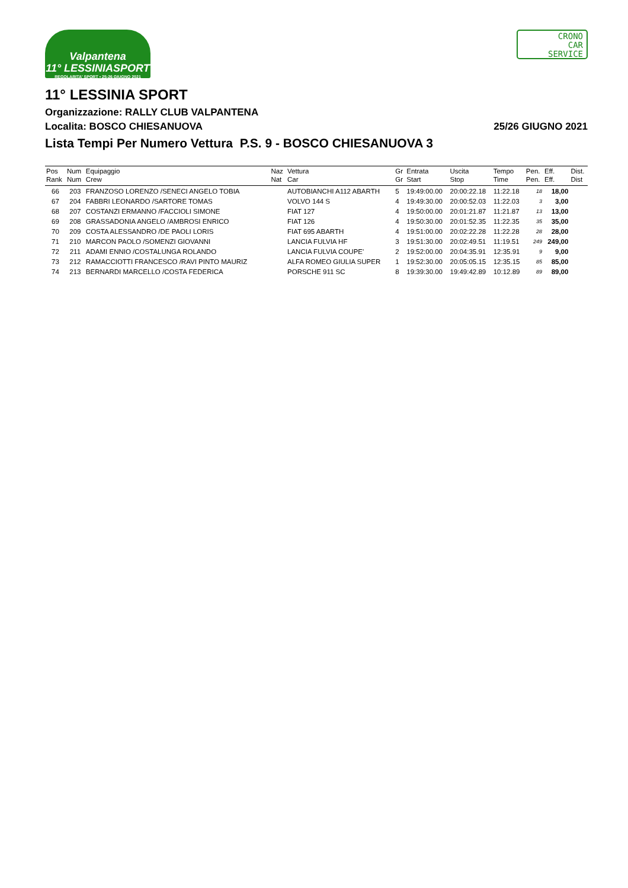Valpantena
11° LESSINIASPORT
REGOLARITA' SPORT • 25-26 GIUGNO 2021
CRONO
CAR
SERVICE
11° LESSINIA SPORT
Organizzazione: RALLY CLUB VALPANTENA
Localita: BOSCO CHIESANUOVA 25/26 GIUGNO 2021
Lista Tempi Per Numero Vettura P.S. 9 - BOSCO CHIESANUOVA 3
| Pos | Num | Equipaggio | Naz | Vettura | Gr | Entrata | Uscita | Tempo | Pen. | Eff. | Dist. |
| --- | --- | --- | --- | --- | --- | --- | --- | --- | --- | --- | --- |
| Rank | Num | Crew | Nat | Car | Gr | Start | Stop | Time | Pen. | Eff. | Dist |
| 66 | 203 | FRANZOSO LORENZO /SENECI ANGELO TOBIA | | AUTOBIANCHI A112 ABARTH | 5 | 19:49:00.00 | 20:00:22.18 | 11:22.18 | 18 | 18,00 | |
| 67 | 204 | FABBRI LEONARDO /SARTORE TOMAS | | VOLVO 144 S | 4 | 19:49:30.00 | 20:00:52.03 | 11:22.03 | 3 | 3,00 | |
| 68 | 207 | COSTANZI ERMANNO /FACCIOLI SIMONE | | FIAT 127 | 4 | 19:50:00.00 | 20:01:21.87 | 11:21.87 | 13 | 13,00 | |
| 69 | 208 | GRASSADONIA ANGELO /AMBROSI ENRICO | | FIAT 126 | 4 | 19:50:30.00 | 20:01:52.35 | 11:22.35 | 35 | 35,00 | |
| 70 | 209 | COSTA ALESSANDRO /DE PAOLI LORIS | | FIAT 695 ABARTH | 4 | 19:51:00.00 | 20:02:22.28 | 11:22.28 | 28 | 28,00 | |
| 71 | 210 | MARCON PAOLO /SOMENZI GIOVANNI | | LANCIA FULVIA HF | 3 | 19:51:30.00 | 20:02:49.51 | 11:19.51 | 249 | 249,00 | |
| 72 | 211 | ADAMI ENNIO /COSTALUNGA ROLANDO | | LANCIA FULVIA COUPE' | 2 | 19:52:00.00 | 20:04:35.91 | 12:35.91 | 9 | 9,00 | |
| 73 | 212 | RAMACCIOTTI FRANCESCO /RAVI PINTO MAURIZ | | ALFA ROMEO GIULIA SUPER | 1 | 19:52:30.00 | 20:05:05.15 | 12:35.15 | 85 | 85,00 | |
| 74 | 213 | BERNARDI MARCELLO /COSTA FEDERICA | | PORSCHE 911 SC | 8 | 19:39:30.00 | 19:49:42.89 | 10:12.89 | 89 | 89,00 | |